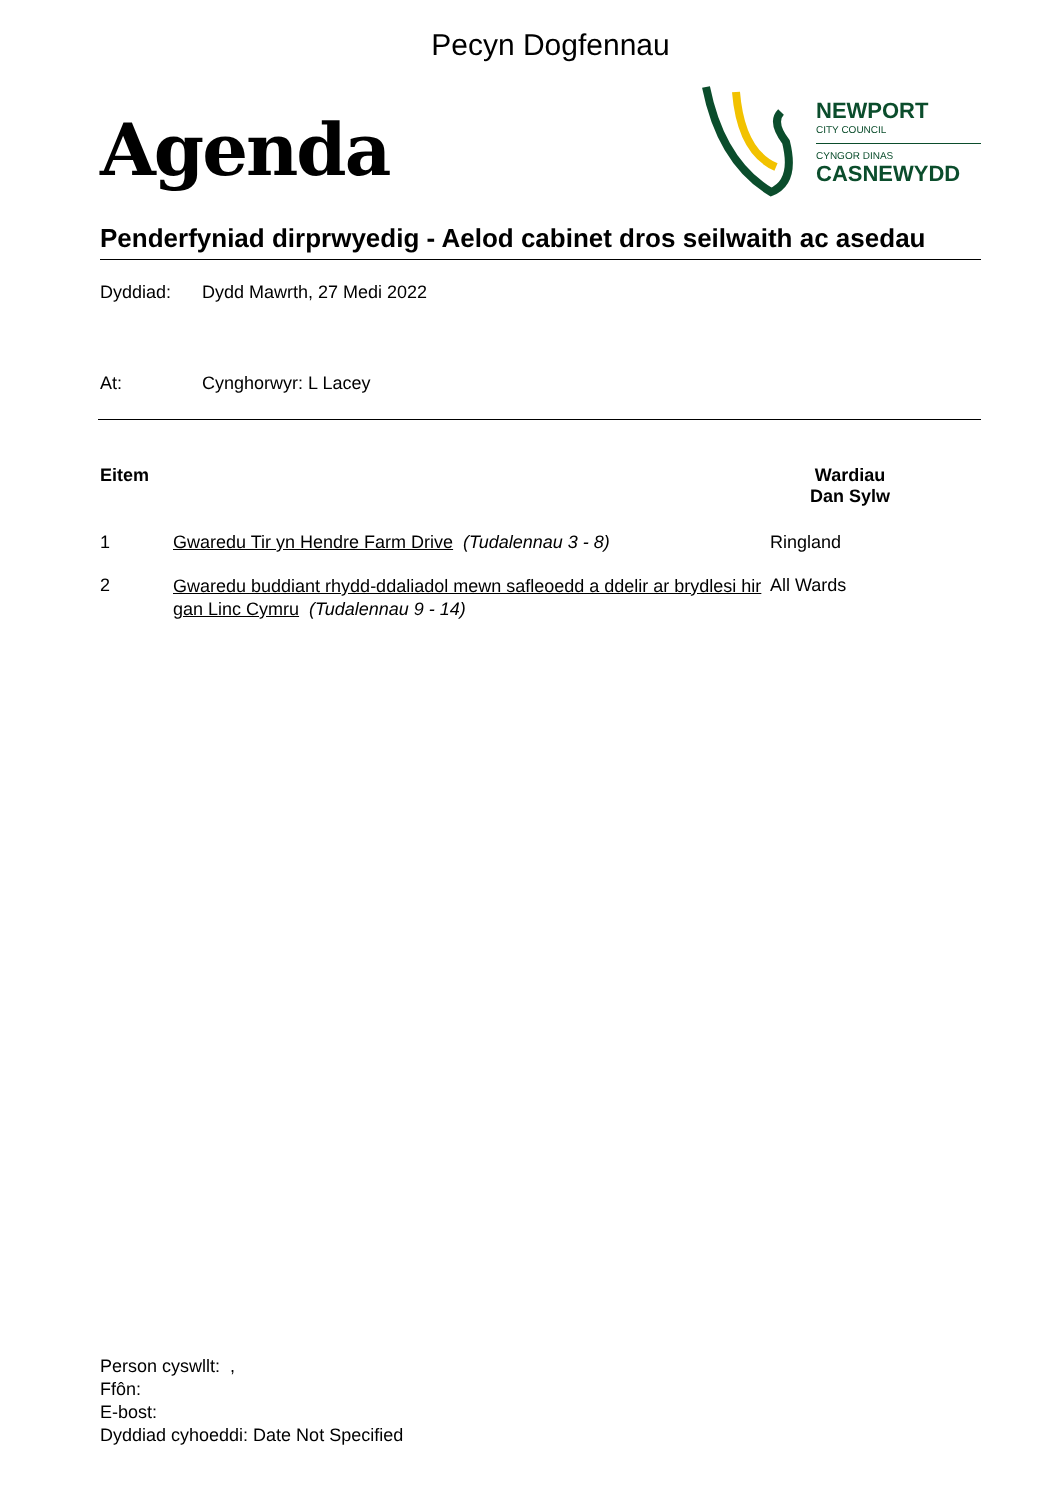Pecyn Dogfennau
Agenda
NEWPORT
CITY COUNCIL
CYNGOR DINAS
CASNEWYDD
Penderfyniad dirprwyedig - Aelod cabinet dros seilwaith ac asedau
Dyddiad: Dydd Mawrth, 27 Medi 2022
At: Cynghorwyr: L Lacey
| Eitem | | Wardiau Dan Sylw |
| --- | --- | --- |
| 1 | Gwaredu Tir yn Hendre Farm Drive (Tudalennau 3 - 8) | Ringland |
| 2 | Gwaredu buddiant rhydd-ddaliadol mewn safleoedd a ddelir ar brydlesi hir gan Linc Cymru (Tudalennau 9 - 14) | All Wards |
Person cyswllt: ,
Ffôn:
E-bost:
Dyddiad cyhoeddi: Date Not Specified